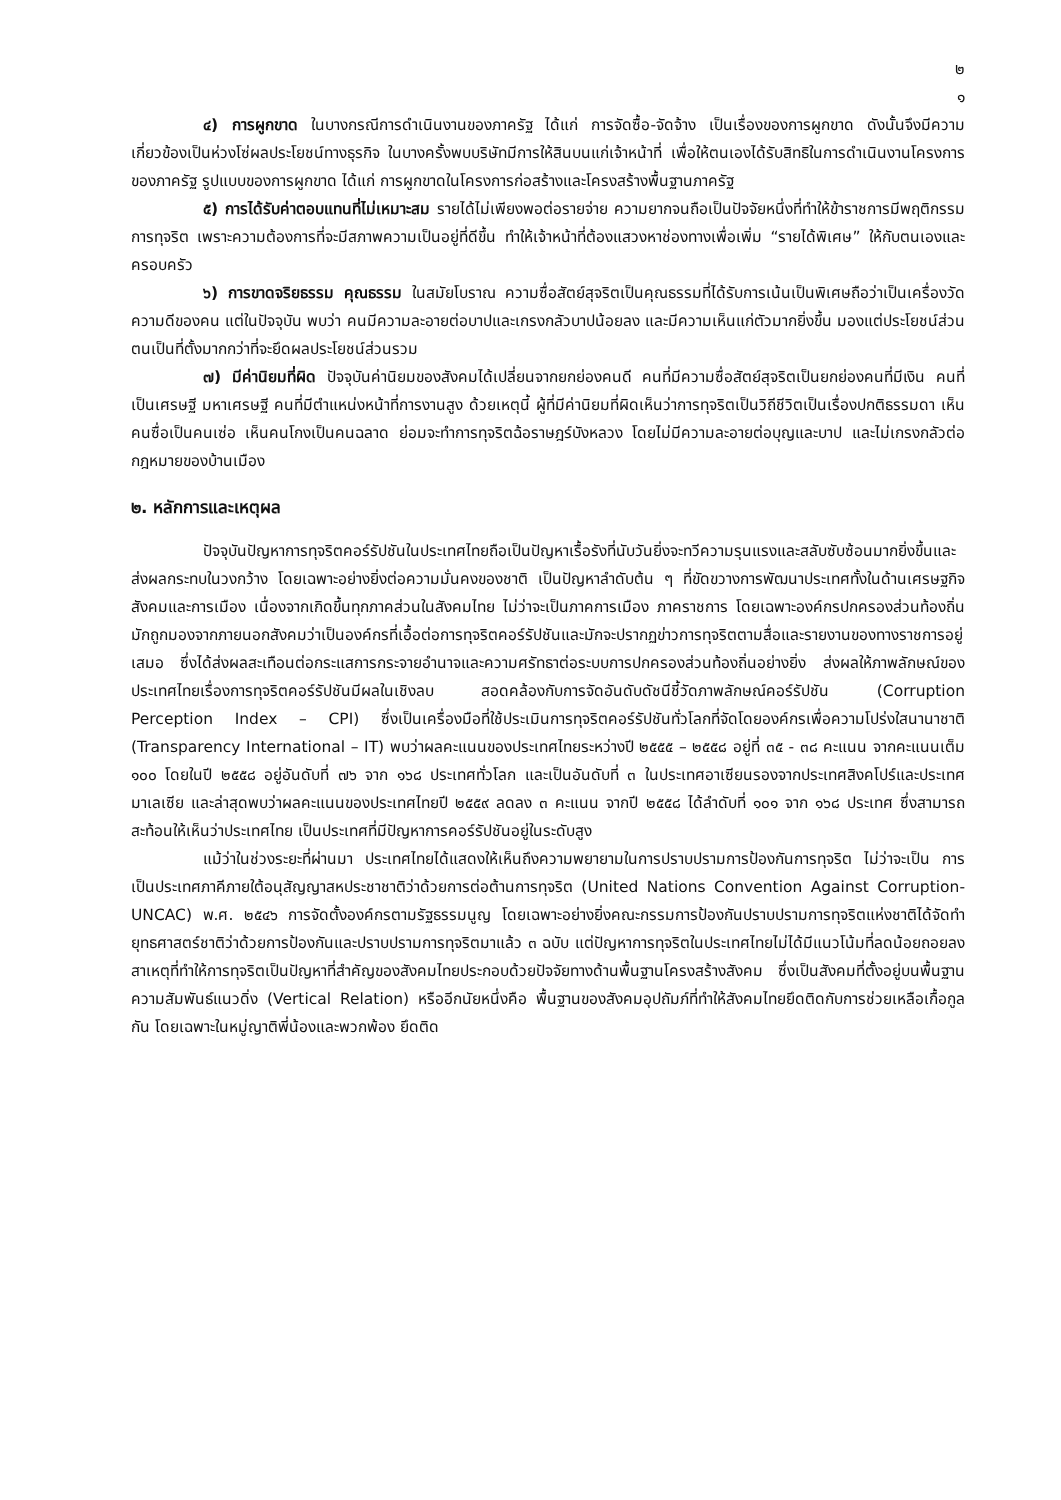๒
๑
๔) การผูกขาด ในบางกรณีการดำเนินงานของภาครัฐ ได้แก่ การจัดซื้อ-จัดจ้าง เป็นเรื่องของการผูกขาด ดังนั้นจึงมีความเกี่ยวข้องเป็นห่วงโซ่ผลประโยชน์ทางธุรกิจ ในบางครั้งพบบริษัทมีการให้สินบนแก่เจ้าหน้าที่ เพื่อให้ตนเองได้รับสิทธิในการดำเนินงานโครงการของภาครัฐ รูปแบบของการผูกขาด ได้แก่ การผูกขาดในโครงการก่อสร้างและโครงสร้างพื้นฐานภาครัฐ
๕) การได้รับค่าตอบแทนที่ไม่เหมาะสม รายได้ไม่เพียงพอต่อรายจ่าย ความยากจนถือเป็นปัจจัยหนึ่งที่ทำให้ข้าราชการมีพฤติกรรมการทุจริต เพราะความต้องการที่จะมีสภาพความเป็นอยู่ที่ดีขึ้น ทำให้เจ้าหน้าที่ต้องแสวงหาช่องทางเพื่อเพิ่ม “รายได้พิเศษ” ให้กับตนเองและครอบครัว
๖) การขาดจริยธรรม คุณธรรม ในสมัยโบราณ ความซื่อสัตย์สุจริตเป็นคุณธรรมที่ได้รับการเน้นเป็นพิเศษถือว่าเป็นเครื่องวัดความดีของคน แต่ในปัจจุบัน พบว่า คนมีความละอายต่อบาปและเกรงกลัวบาปน้อยลง และมีความเห็นแก่ตัวมากยิ่งขึ้น มองแต่ประโยชน์ส่วนตนเป็นที่ตั้งมากกว่าที่จะยึดผลประโยชน์ส่วนรวม
๗) มีค่านิยมที่ผิด ปัจจุบันค่านิยมของสังคมได้เปลี่ยนจากยกย่องคนดี คนที่มีความซื่อสัตย์สุจริตเป็นยกย่องคนที่มีเงิน คนที่เป็นเศรษฐี มหาเศรษฐี คนที่มีตำแหน่งหน้าที่การงานสูง ด้วยเหตุนี้ ผู้ที่มีค่านิยมที่ผิดเห็นว่าการทุจริตเป็นวิถีชีวิตเป็นเรื่องปกติธรรมดา เห็นคนซื่อเป็นคนเซ่อ เห็นคนโกงเป็นคนฉลาด ย่อมจะทำการทุจริตฉ้อราษฎร์บังหลวง โดยไม่มีความละอายต่อบุญและบาป และไม่เกรงกลัวต่อกฎหมายของบ้านเมือง
๒. หลักการและเหตุผล
ปัจจุบันปัญหาการทุจริตคอร์รัปชันในประเทศไทยถือเป็นปัญหาเรื้อรังที่นับวันยิ่งจะทวีความรุนแรงและสลับซับซ้อนมากยิ่งขึ้นและส่งผลกระทบในวงกว้าง โดยเฉพาะอย่างยิ่งต่อความมั่นคงของชาติ เป็นปัญหาลำดับต้น ๆ ที่ขัดขวางการพัฒนาประเทศทั้งในด้านเศรษฐกิจ สังคมและการเมือง เนื่องจากเกิดขึ้นทุกภาคส่วนในสังคมไทย ไม่ว่าจะเป็นภาคการเมือง ภาคราชการ โดยเฉพาะองค์กรปกครองส่วนท้องถิ่นมักถูกมองจากภายนอกสังคมว่าเป็นองค์กรที่เอื้อต่อการทุจริตคอร์รัปชันและมักจะปรากฏข่าวการทุจริตตามสื่อและรายงานของทางราชการอยู่เสมอ ซึ่งได้ส่งผลสะเทือนต่อกระแสการกระจายอำนาจและความศรัทธาต่อระบบการปกครองส่วนท้องถิ่นอย่างยิ่ง ส่งผลให้ภาพลักษณ์ของประเทศไทยเรื่องการทุจริตคอร์รัปชันมีผลในเชิงลบ สอดคล้องกับการจัดอันดับดัชนีชี้วัดภาพลักษณ์คอร์รัปชัน (Corruption Perception Index – CPI) ซึ่งเป็นเครื่องมือที่ใช้ประเมินการทุจริตคอร์รัปชันทั่วโลกที่จัดโดยองค์กรเพื่อความโปร่งใสนานาชาติ (Transparency International – IT) พบว่าผลคะแนนของประเทศไทยระหว่างปี ๒๕๕๕ – ๒๕๕๘ อยู่ที่ ๓๕ - ๓๘ คะแนน จากคะแนนเต็ม ๑๐๐ โดยในปี ๒๕๕๘ อยู่อันดับที่ ๗๖ จาก ๑๖๘ ประเทศทั่วโลก และเป็นอันดับที่ ๓ ในประเทศอาเซียนรองจากประเทศสิงคโปร์และประเทศมาเลเซีย และล่าสุดพบว่าผลคะแนนของประเทศไทยปี ๒๕๕๙ ลดลง ๓ คะแนน จากปี ๒๕๕๘ ได้ลำดับที่ ๑๐๑ จาก ๑๖๘ ประเทศ ซึ่งสามารถสะท้อนให้เห็นว่าประเทศไทย เป็นประเทศที่มีปัญหาการคอร์รัปชันอยู่ในระดับสูง
แม้ว่าในช่วงระยะที่ผ่านมา ประเทศไทยได้แสดงให้เห็นถึงความพยายามในการปราบปรามการป้องกันการทุจริต ไม่ว่าจะเป็น การเป็นประเทศภาคีภายใต้อนุสัญญาสหประชาชาติว่าด้วยการต่อต้านการทุจริต (United Nations Convention Against Corruption-UNCAC) พ.ศ. ๒๕๔๖ การจัดตั้งองค์กรตามรัฐธรรมนูญ โดยเฉพาะอย่างยิ่งคณะกรรมการป้องกันปราบปรามการทุจริตแห่งชาติได้จัดทำยุทธศาสตร์ชาติว่าด้วยการป้องกันและปราบปรามการทุจริตมาแล้ว ๓ ฉบับ แต่ปัญหาการทุจริตในประเทศไทยไม่ได้มีแนวโน้มที่ลดน้อยถอยลง สาเหตุที่ทำให้การทุจริตเป็นปัญหาที่สำคัญของสังคมไทยประกอบด้วยปัจจัยทางด้านพื้นฐานโครงสร้างสังคม ซึ่งเป็นสังคมที่ตั้งอยู่บนพื้นฐานความสัมพันธ์แนวดิ่ง (Vertical Relation) หรืออีกนัยหนึ่งคือ พื้นฐานของสังคมอุปถัมภ์ที่ทำให้สังคมไทยยึดติดกับการช่วยเหลือเกื้อกูลกัน โดยเฉพาะในหมู่ญาติพี่น้องและพวกพ้อง ยึดติด